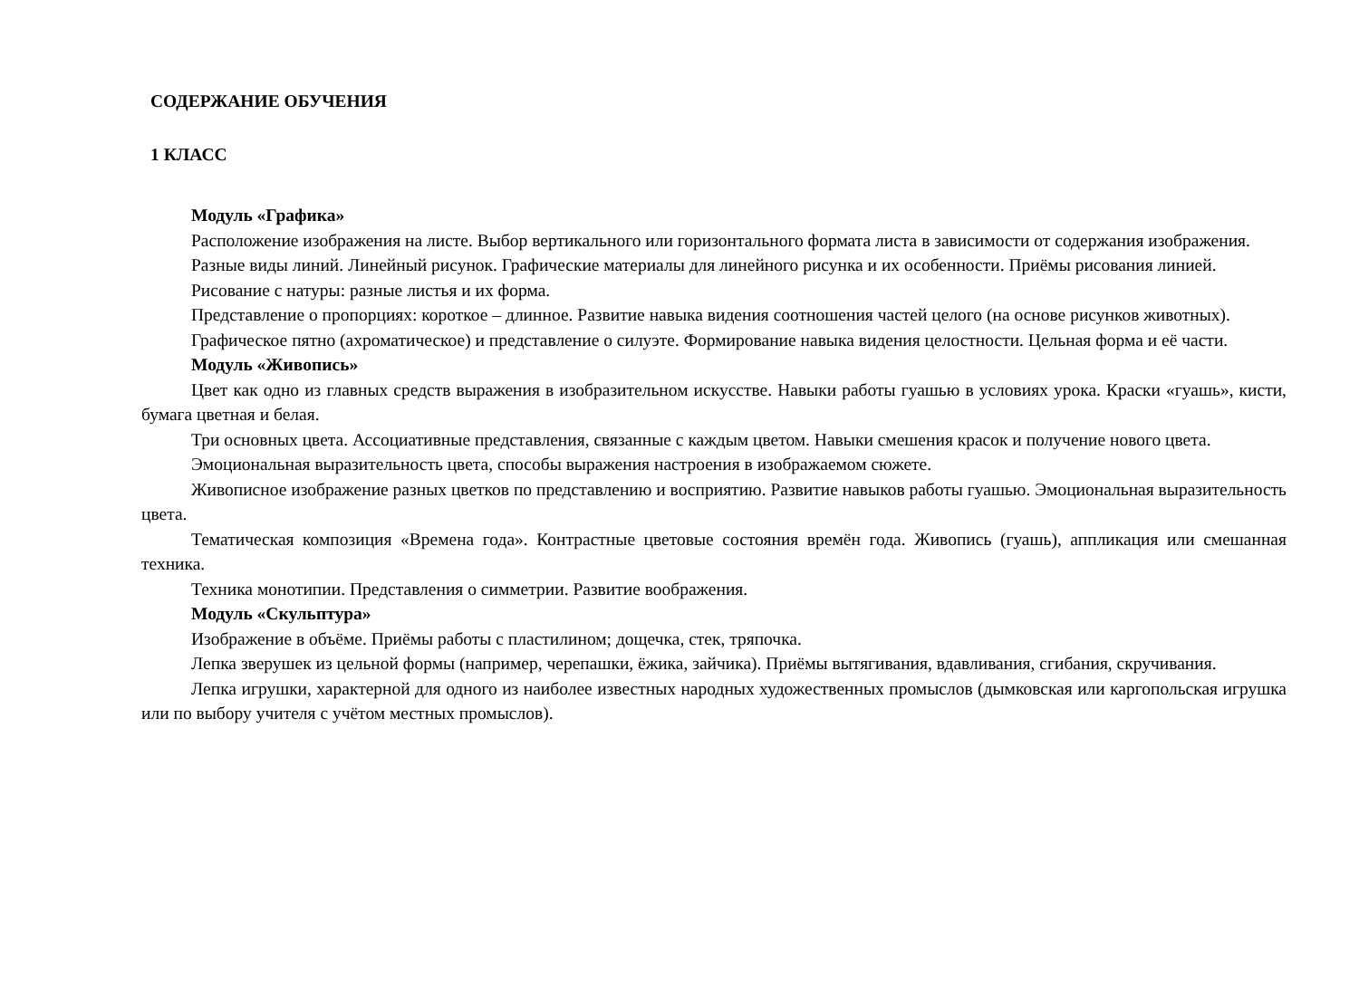СОДЕРЖАНИЕ ОБУЧЕНИЯ
1 КЛАСС
Модуль «Графика»
Расположение изображения на листе. Выбор вертикального или горизонтального формата листа в зависимости от содержания изображения.
Разные виды линий. Линейный рисунок. Графические материалы для линейного рисунка и их особенности. Приёмы рисования линией.
Рисование с натуры: разные листья и их форма.
Представление о пропорциях: короткое – длинное. Развитие навыка видения соотношения частей целого (на основе рисунков животных).
Графическое пятно (ахроматическое) и представление о силуэте. Формирование навыка видения целостности. Цельная форма и её части.
Модуль «Живопись»
Цвет как одно из главных средств выражения в изобразительном искусстве. Навыки работы гуашью в условиях урока. Краски «гуашь», кисти, бумага цветная и белая.
Три основных цвета. Ассоциативные представления, связанные с каждым цветом. Навыки смешения красок и получение нового цвета.
Эмоциональная выразительность цвета, способы выражения настроения в изображаемом сюжете.
Живописное изображение разных цветков по представлению и восприятию. Развитие навыков работы гуашью. Эмоциональная выразительность цвета.
Тематическая композиция «Времена года». Контрастные цветовые состояния времён года. Живопись (гуашь), аппликация или смешанная техника.
Техника монотипии. Представления о симметрии. Развитие воображения.
Модуль «Скульптура»
Изображение в объёме. Приёмы работы с пластилином; дощечка, стек, тряпочка.
Лепка зверушек из цельной формы (например, черепашки, ёжика, зайчика). Приёмы вытягивания, вдавливания, сгибания, скручивания.
Лепка игрушки, характерной для одного из наиболее известных народных художественных промыслов (дымковская или каргопольская игрушка или по выбору учителя с учётом местных промыслов).